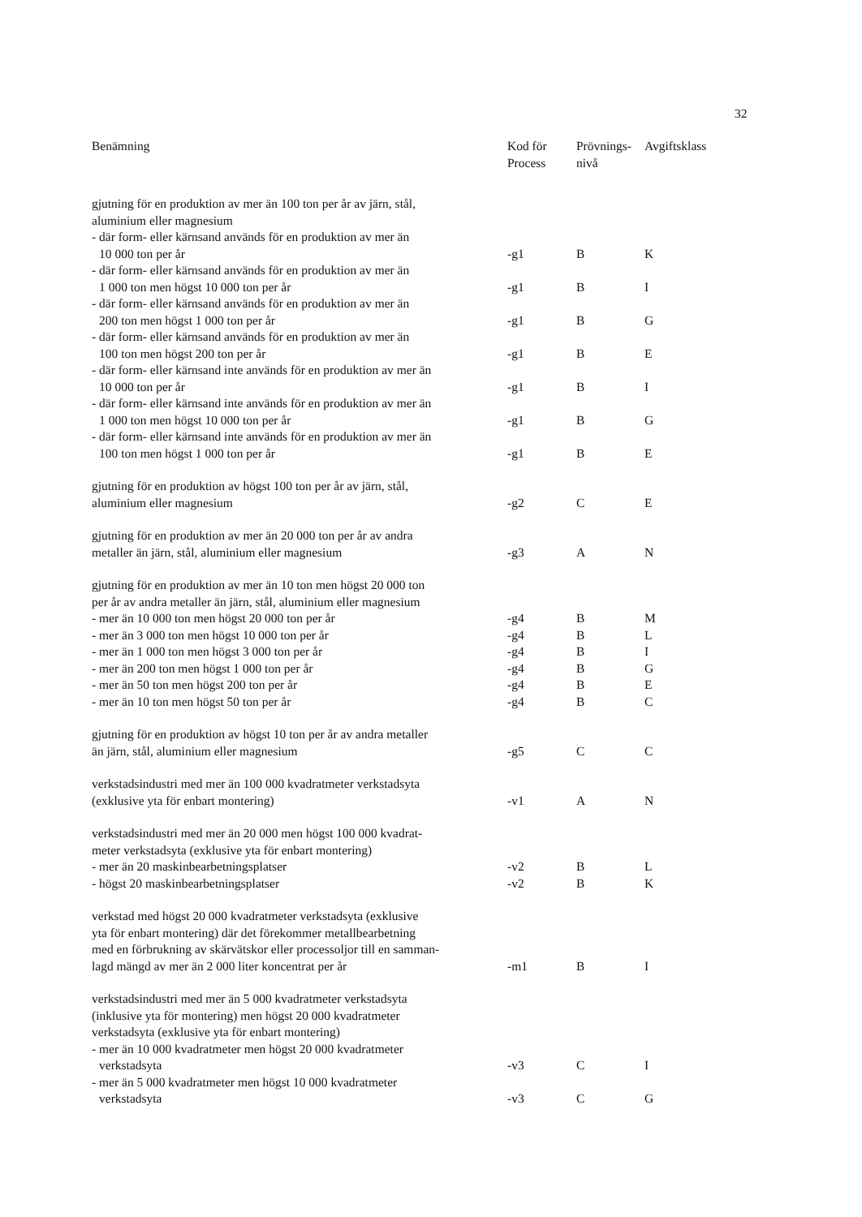32
| Benämning | Kod för Process | Prövnings- nivå | Avgiftsklass |
| --- | --- | --- | --- |
| gjutning för en produktion av mer än 100 ton per år av järn, stål, aluminium eller magnesium | | | |
| - där form- eller kärnsand används för en produktion av mer än 10 000 ton per år | -g1 | B | K |
| - där form- eller kärnsand används för en produktion av mer än 1 000 ton men högst 10 000 ton per år | -g1 | B | I |
| - där form- eller kärnsand används för en produktion av mer än 200 ton men högst 1 000 ton per år | -g1 | B | G |
| - där form- eller kärnsand används för en produktion av mer än 100 ton men högst 200 ton per år | -g1 | B | E |
| - där form- eller kärnsand inte används för en produktion av mer än 10 000 ton per år | -g1 | B | I |
| - där form- eller kärnsand inte används för en produktion av mer än 1 000 ton men högst 10 000 ton per år | -g1 | B | G |
| - där form- eller kärnsand inte används för en produktion av mer än 100 ton men högst 1 000 ton per år | -g1 | B | E |
| gjutning för en produktion av högst 100 ton per år av järn, stål, aluminium eller magnesium | -g2 | C | E |
| gjutning för en produktion av mer än 20 000 ton per år av andra metaller än järn, stål, aluminium eller magnesium | -g3 | A | N |
| gjutning för en produktion av mer än 10 ton men högst 20 000 ton per år av andra metaller än järn, stål, aluminium eller magnesium | | | |
| - mer än 10 000 ton men högst 20 000 ton per år | -g4 | B | M |
| - mer än 3 000 ton men högst 10 000 ton per år | -g4 | B | L |
| - mer än 1 000 ton men högst 3 000 ton per år | -g4 | B | I |
| - mer än 200 ton men högst 1 000 ton per år | -g4 | B | G |
| - mer än 50 ton men högst 200 ton per år | -g4 | B | E |
| - mer än 10 ton men högst 50 ton per år | -g4 | B | C |
| gjutning för en produktion av högst 10 ton per år av andra metaller än järn, stål, aluminium eller magnesium | -g5 | C | C |
| verkstadsindustri med mer än 100 000 kvadratmeter verkstadsyta (exklusive yta för enbart montering) | -v1 | A | N |
| verkstadsindustri med mer än 20 000 men högst 100 000 kvadrat- meter verkstadsyta (exklusive yta för enbart montering) | | | |
| - mer än 20 maskinbearbetningsplatser | -v2 | B | L |
| - högst 20 maskinbearbetningsplatser | -v2 | B | K |
| verkstad med högst 20 000 kvadratmeter verkstadsyta (exklusive yta för enbart montering) där det förekommer metallbearbetning med en förbrukning av skärvätskor eller processoljor till en samman- lagd mängd av mer än 2 000 liter koncentrat per år | -m1 | B | I |
| verkstadsindustri med mer än 5 000 kvadratmeter verkstadsyta (inklusive yta för montering) men högst 20 000 kvadratmeter verkstadsyta (exklusive yta för enbart montering) | | | |
| - mer än 10 000 kvadratmeter men högst 20 000 kvadratmeter verkstadsyta | -v3 | C | I |
| - mer än 5 000 kvadratmeter men högst 10 000 kvadratmeter verkstadsyta | -v3 | C | G |